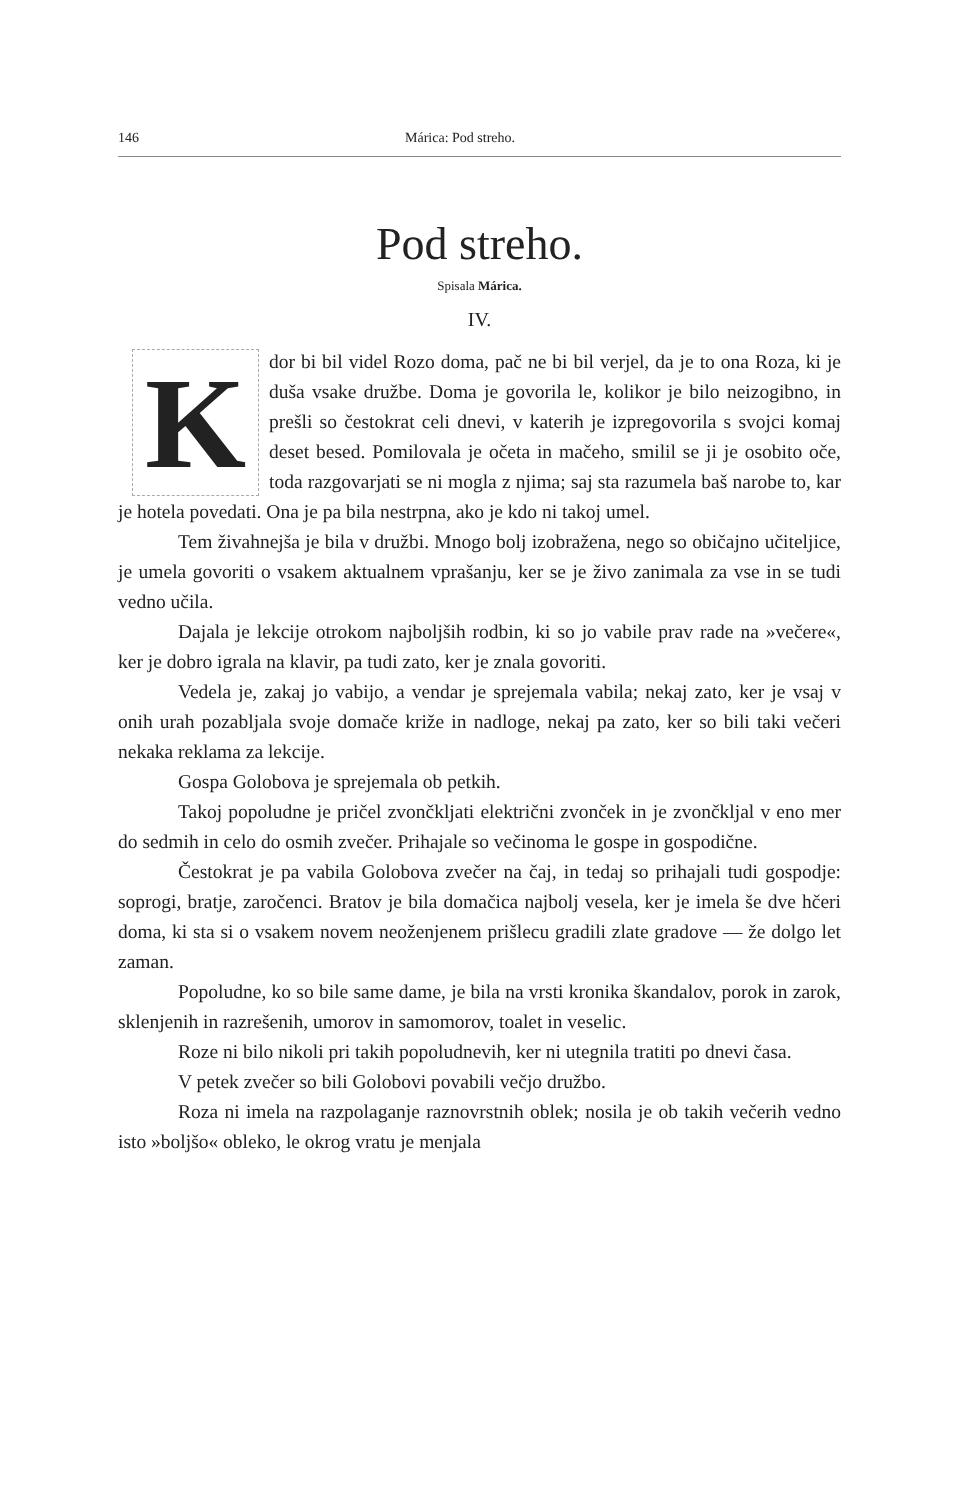146 Márica: Pod streho.
Pod streho.
Spisala Márica.
IV.
Kdor bi bil videl Rozo doma, pač ne bi bil verjel, da je to ona Roza, ki je duša vsake družbe. Doma je govorila le, kolikor je bilo neizogibno, in prešli so čestokrat celi dnevi, v katerih je izpregovorila s svojci komaj deset besed. Pomilovala je očeta in mačeho, smilil se ji je osobito oče, toda razgovarjati se ni mogla z njima; saj sta razumela baš narobe to, kar je hotela povedati. Ona je pa bila nestrpna, ako je kdo ni takoj umel.
Tem živahnejša je bila v družbi. Mnogo bolj izobražena, nego so običajno učiteljice, je umela govoriti o vsakem aktualnem vprašanju, ker se je živo zanimala za vse in se tudi vedno učila.
Dajala je lekcije otrokom najboljših rodbin, ki so jo vabile prav rade na »večere«, ker je dobro igrala na klavir, pa tudi zato, ker je znala govoriti.
Vedela je, zakaj jo vabijo, a vendar je sprejemala vabila; nekaj zato, ker je vsaj v onih urah pozabljala svoje domače križe in nadloge, nekaj pa zato, ker so bili taki večeri nekaka reklama za lekcije.
Gospa Golobova je sprejemala ob petkih.
Takoj popoludne je pričel zvončkljati električni zvonček in je zvončkljal v eno mer do sedmih in celo do osmih zvečer. Prihajale so večinoma le gospe in gospodične.
Čestokrat je pa vabila Golobova zvečer na čaj, in tedaj so prihajali tudi gospodje: soprogi, bratje, zaročenci. Bratov je bila domačica najbolj vesela, ker je imela še dve hčeri doma, ki sta si o vsakem novem neoženjenem prišlecu gradili zlate gradove — že dolgo let zaman.
Popoludne, ko so bile same dame, je bila na vrsti kronika škandalov, porok in zarok, sklenjenih in razrešenih, umorov in samomorov, toalet in veselic.
Roze ni bilo nikoli pri takih popoludnevih, ker ni utegnila tratiti po dnevi časa.
V petek zvečer so bili Golobovi povabili večjo družbo.
Roza ni imela na razpolaganje raznovrstnih oblek; nosila je ob takih večerih vedno isto »boljšo« obleko, le okrog vratu je menjala